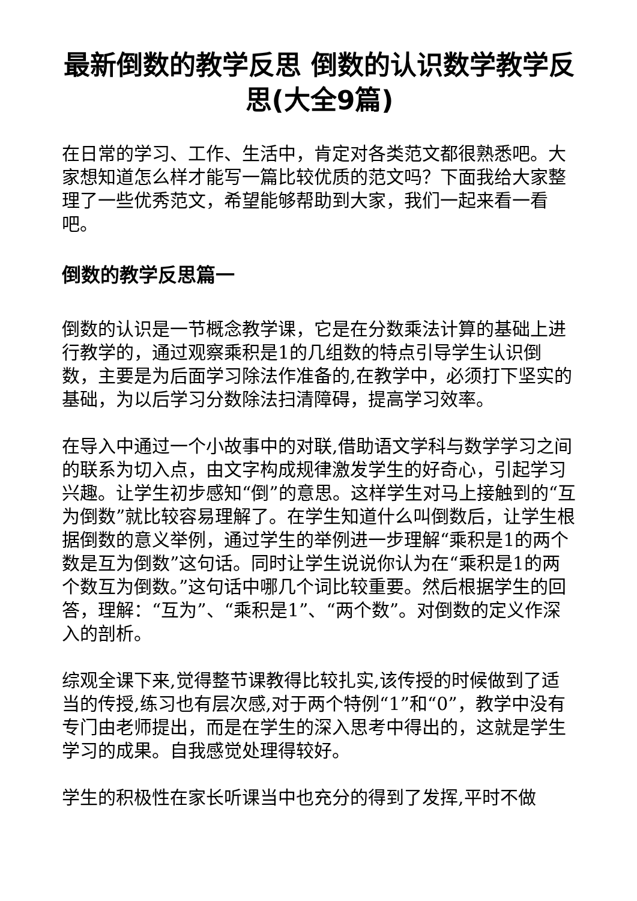最新倒数的教学反思 倒数的认识数学教学反思(大全9篇)
在日常的学习、工作、生活中，肯定对各类范文都很熟悉吧。大家想知道怎么样才能写一篇比较优质的范文吗？下面我给大家整理了一些优秀范文，希望能够帮助到大家，我们一起来看一看吧。
倒数的教学反思篇一
倒数的认识是一节概念教学课，它是在分数乘法计算的基础上进行教学的，通过观察乘积是1的几组数的特点引导学生认识倒数，主要是为后面学习除法作准备的,在教学中，必须打下坚实的基础，为以后学习分数除法扫清障碍，提高学习效率。
在导入中通过一个小故事中的对联,借助语文学科与数学学习之间的联系为切入点，由文字构成规律激发学生的好奇心，引起学习兴趣。让学生初步感知“倒”的意思。这样学生对马上接触到的“互为倒数”就比较容易理解了。在学生知道什么叫倒数后，让学生根据倒数的意义举例，通过学生的举例进一步理解“乘积是1的两个数是互为倒数”这句话。同时让学生说说你认为在“乘积是1的两个数互为倒数。”这句话中哪几个词比较重要。然后根据学生的回答，理解：“互为”、“乘积是1”、“两个数”。对倒数的定义作深入的剖析。
综观全课下来,觉得整节课教得比较扎实,该传授的时候做到了适当的传授,练习也有层次感,对于两个特例“1”和“0”，教学中没有专门由老师提出，而是在学生的深入思考中得出的，这就是学生学习的成果。自我感觉处理得较好。
学生的积极性在家长听课当中也充分的得到了发挥,平时不做